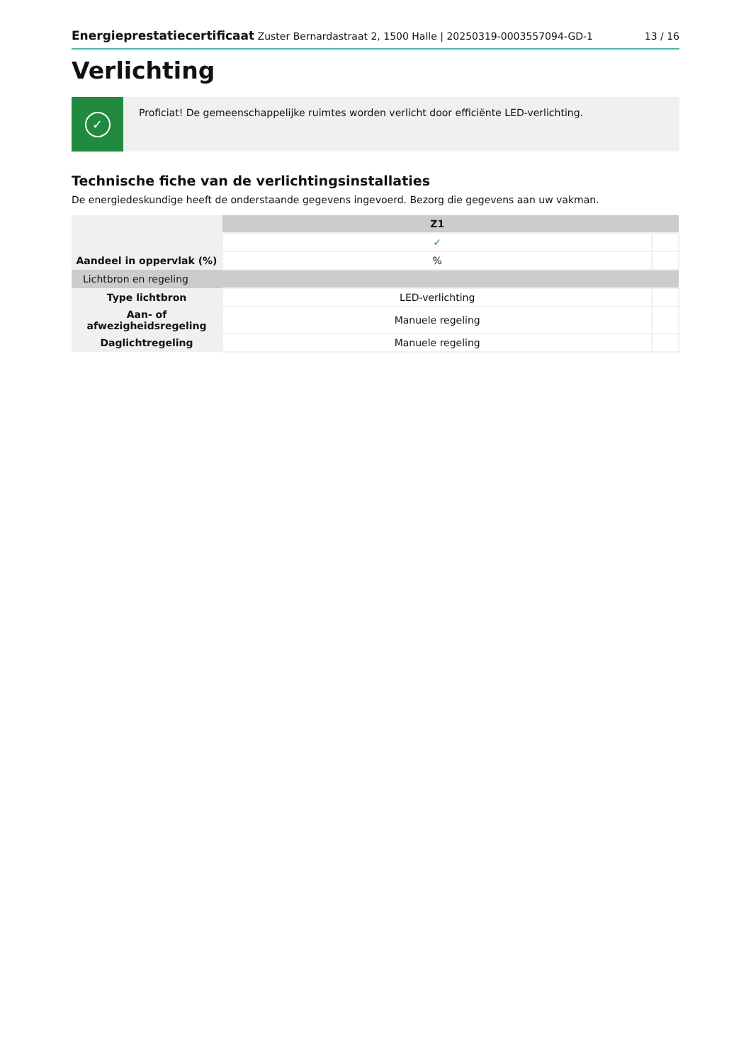Energieprestatiecertificaat Zuster Bernardastraat 2, 1500 Halle | 20250319-0003557094-GD-1
13 / 16
Verlichting
✓
Proficiat! De gemeenschappelijke ruimtes worden verlicht door efficiënte LED-verlichting.
Technische fiche van de verlichtingsinstallaties
De energiedeskundige heeft de onderstaande gegevens ingevoerd. Bezorg die gegevens aan uw vakman.
| | Z1 | |
| | ✓ | |
| Aandeel in oppervlak (%) | % | |
| Lichtbron en regeling | | |
| Type lichtbron | LED-verlichting | |
| Aan- of afwezigheidsregeling | Manuele regeling | |
| Daglichtregeling | Manuele regeling | |